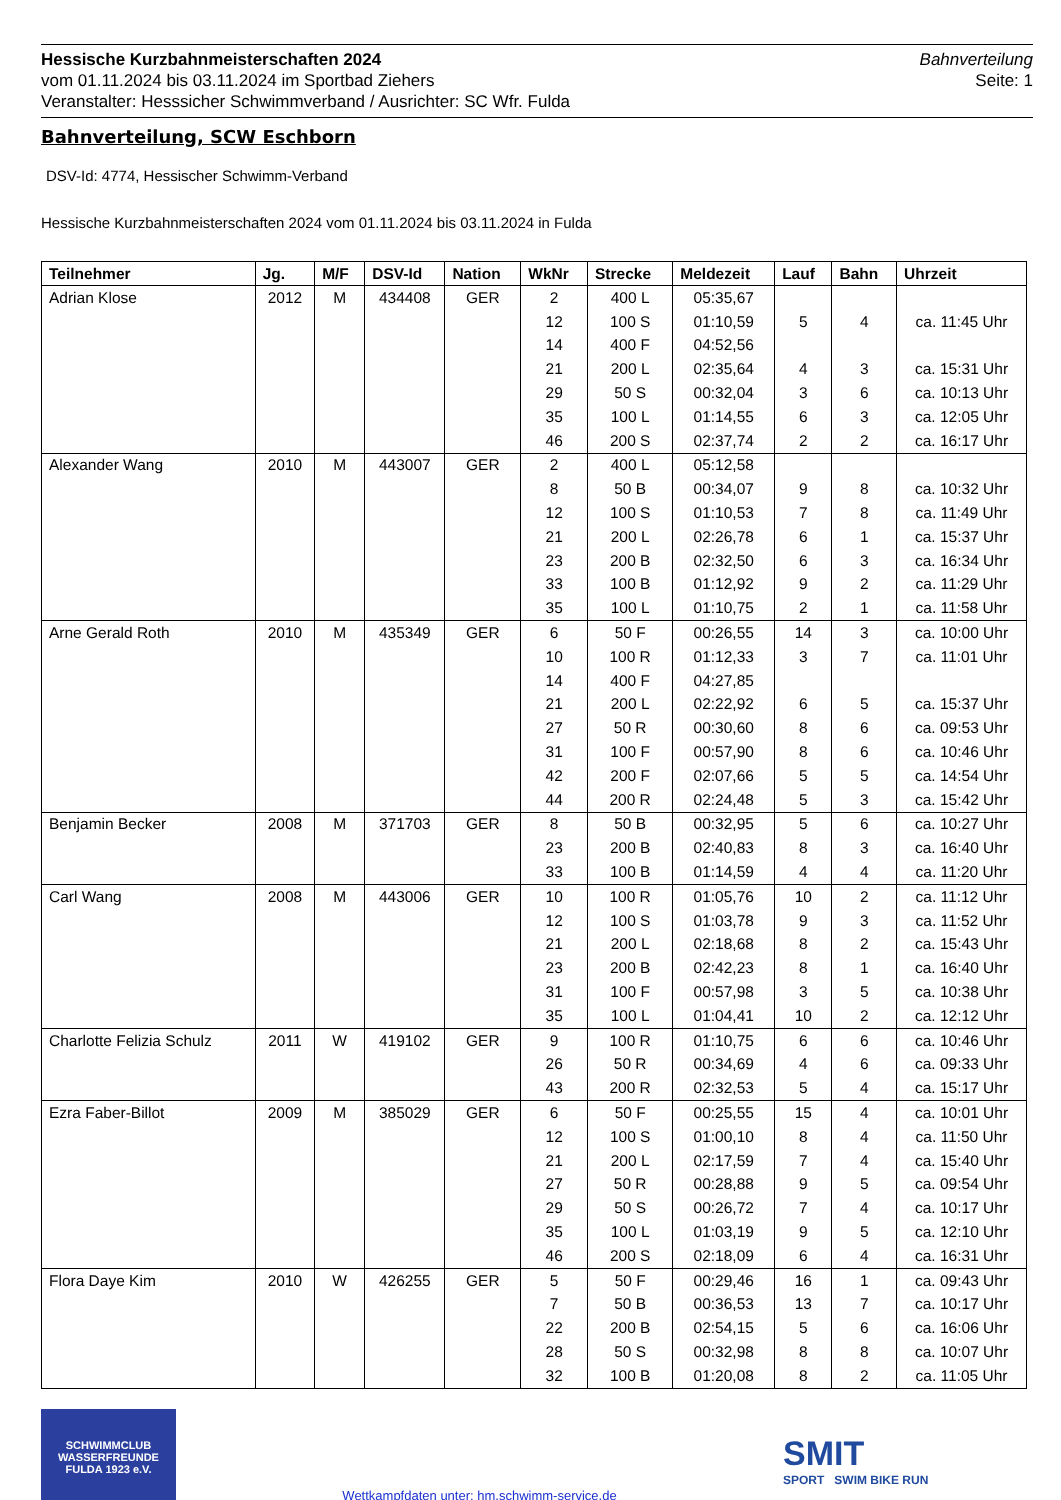Hessische Kurzbahnmeisterschaften 2024
vom 01.11.2024 bis 03.11.2024 im Sportbad Ziehers
Veranstalter: Hesssicher Schwimmverband / Ausrichter: SC Wfr. Fulda
Bahnverteilung
Seite: 1
Bahnverteilung, SCW Eschborn
DSV-Id: 4774, Hessischer Schwimm-Verband
Hessische Kurzbahnmeisterschaften 2024 vom 01.11.2024 bis 03.11.2024 in Fulda
| Teilnehmer | Jg. | M/F | DSV-Id | Nation | WkNr | Strecke | Meldezeit | Lauf | Bahn | Uhrzeit |
| --- | --- | --- | --- | --- | --- | --- | --- | --- | --- | --- |
| Adrian Klose | 2012 | M | 434408 | GER | 2 | 400 L | 05:35,67 | | | |
| | | | | | 12 | 100 S | 01:10,59 | 5 | 4 | ca. 11:45 Uhr |
| | | | | | 14 | 400 F | 04:52,56 | | | |
| | | | | | 21 | 200 L | 02:35,64 | 4 | 3 | ca. 15:31 Uhr |
| | | | | | 29 | 50 S | 00:32,04 | 3 | 6 | ca. 10:13 Uhr |
| | | | | | 35 | 100 L | 01:14,55 | 6 | 3 | ca. 12:05 Uhr |
| | | | | | 46 | 200 S | 02:37,74 | 2 | 2 | ca. 16:17 Uhr |
| Alexander Wang | 2010 | M | 443007 | GER | 2 | 400 L | 05:12,58 | | | |
| | | | | | 8 | 50 B | 00:34,07 | 9 | 8 | ca. 10:32 Uhr |
| | | | | | 12 | 100 S | 01:10,53 | 7 | 8 | ca. 11:49 Uhr |
| | | | | | 21 | 200 L | 02:26,78 | 6 | 1 | ca. 15:37 Uhr |
| | | | | | 23 | 200 B | 02:32,50 | 6 | 3 | ca. 16:34 Uhr |
| | | | | | 33 | 100 B | 01:12,92 | 9 | 2 | ca. 11:29 Uhr |
| | | | | | 35 | 100 L | 01:10,75 | 2 | 1 | ca. 11:58 Uhr |
| Arne Gerald Roth | 2010 | M | 435349 | GER | 6 | 50 F | 00:26,55 | 14 | 3 | ca. 10:00 Uhr |
| | | | | | 10 | 100 R | 01:12,33 | 3 | 7 | ca. 11:01 Uhr |
| | | | | | 14 | 400 F | 04:27,85 | | | |
| | | | | | 21 | 200 L | 02:22,92 | 6 | 5 | ca. 15:37 Uhr |
| | | | | | 27 | 50 R | 00:30,60 | 8 | 6 | ca. 09:53 Uhr |
| | | | | | 31 | 100 F | 00:57,90 | 8 | 6 | ca. 10:46 Uhr |
| | | | | | 42 | 200 F | 02:07,66 | 5 | 5 | ca. 14:54 Uhr |
| | | | | | 44 | 200 R | 02:24,48 | 5 | 3 | ca. 15:42 Uhr |
| Benjamin Becker | 2008 | M | 371703 | GER | 8 | 50 B | 00:32,95 | 5 | 6 | ca. 10:27 Uhr |
| | | | | | 23 | 200 B | 02:40,83 | 8 | 3 | ca. 16:40 Uhr |
| | | | | | 33 | 100 B | 01:14,59 | 4 | 4 | ca. 11:20 Uhr |
| Carl Wang | 2008 | M | 443006 | GER | 10 | 100 R | 01:05,76 | 10 | 2 | ca. 11:12 Uhr |
| | | | | | 12 | 100 S | 01:03,78 | 9 | 3 | ca. 11:52 Uhr |
| | | | | | 21 | 200 L | 02:18,68 | 8 | 2 | ca. 15:43 Uhr |
| | | | | | 23 | 200 B | 02:42,23 | 8 | 1 | ca. 16:40 Uhr |
| | | | | | 31 | 100 F | 00:57,98 | 3 | 5 | ca. 10:38 Uhr |
| | | | | | 35 | 100 L | 01:04,41 | 10 | 2 | ca. 12:12 Uhr |
| Charlotte Felizia Schulz | 2011 | W | 419102 | GER | 9 | 100 R | 01:10,75 | 6 | 6 | ca. 10:46 Uhr |
| | | | | | 26 | 50 R | 00:34,69 | 4 | 6 | ca. 09:33 Uhr |
| | | | | | 43 | 200 R | 02:32,53 | 5 | 4 | ca. 15:17 Uhr |
| Ezra Faber-Billot | 2009 | M | 385029 | GER | 6 | 50 F | 00:25,55 | 15 | 4 | ca. 10:01 Uhr |
| | | | | | 12 | 100 S | 01:00,10 | 8 | 4 | ca. 11:50 Uhr |
| | | | | | 21 | 200 L | 02:17,59 | 7 | 4 | ca. 15:40 Uhr |
| | | | | | 27 | 50 R | 00:28,88 | 9 | 5 | ca. 09:54 Uhr |
| | | | | | 29 | 50 S | 00:26,72 | 7 | 4 | ca. 10:17 Uhr |
| | | | | | 35 | 100 L | 01:03,19 | 9 | 5 | ca. 12:10 Uhr |
| | | | | | 46 | 200 S | 02:18,09 | 6 | 4 | ca. 16:31 Uhr |
| Flora Daye Kim | 2010 | W | 426255 | GER | 5 | 50 F | 00:29,46 | 16 | 1 | ca. 09:43 Uhr |
| | | | | | 7 | 50 B | 00:36,53 | 13 | 7 | ca. 10:17 Uhr |
| | | | | | 22 | 200 B | 02:54,15 | 5 | 6 | ca. 16:06 Uhr |
| | | | | | 28 | 50 S | 00:32,98 | 8 | 8 | ca. 10:07 Uhr |
| | | | | | 32 | 100 B | 01:20,08 | 8 | 2 | ca. 11:05 Uhr |
SCHWIMMCLUB
WASSERFREUNDE
FULDA 1923 e.V.
Wettkampfdaten unter: hm.schwimm-service.de
SMIT
SPORT SWIM BIKE RUN